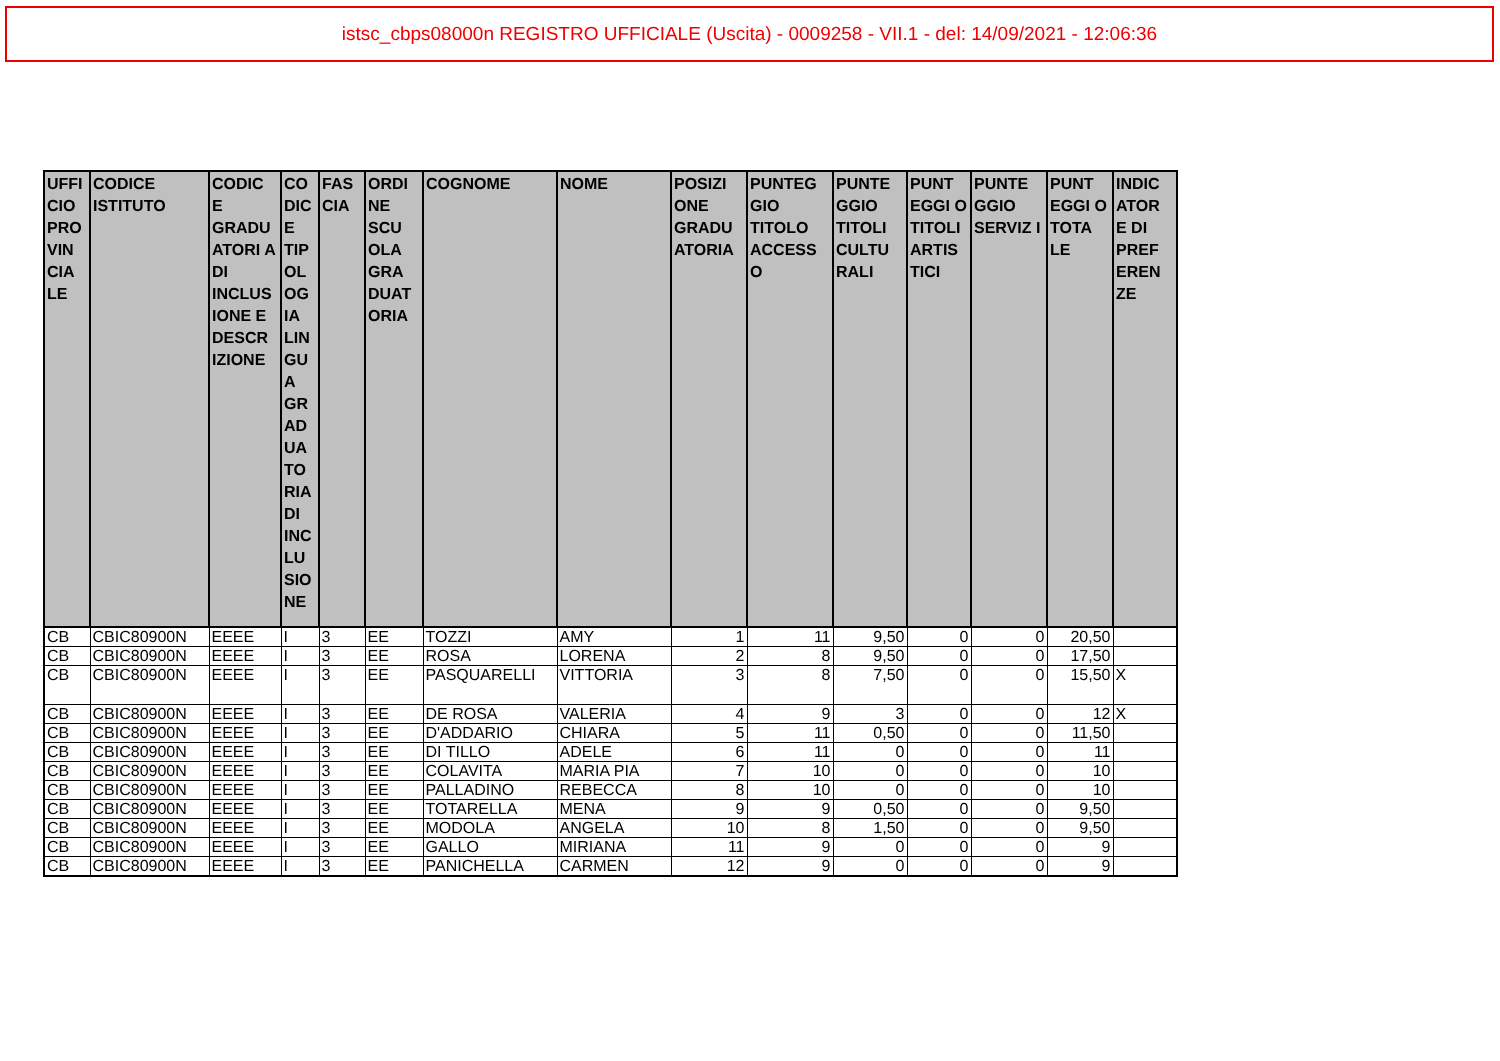istsc_cbps08000n REGISTRO UFFICIALE (Uscita) - 0009258 - VII.1 - del: 14/09/2021 - 12:06:36
| UFFI CIO PRO VIN CIA LE | CODICE ISTITUTO | CODIC E GRADU ATORI A DI INCLUS IONE E DESCR IZIONE | CO DIC E TIP OL OG IA LIN GU A GR AD UA TO RIA DI INC LU SIO NE | FAS CIA | ORDI NE SCU OLA GRA DUAT ORIA | COGNOME | NOME | POSIZI ONE GRADU ATORIA | PUNTEG GIO TITOLO ACCESS O | PUNTE GGIO TITOLI CULTU RALI | PUNT EGGI O TITOLI ARTIS TICI | PUNTE GGIO SERVIZ I | PUNT EGGI O TOTA LE | INDIC ATOR E DI PREF EREN ZE |
| --- | --- | --- | --- | --- | --- | --- | --- | --- | --- | --- | --- | --- | --- | --- |
| CB | CBIC80900N | EEEE | I | 3 | EE | TOZZI | AMY | 1 | 11 | 9,50 | 0 | 0 | 20,50 | |
| CB | CBIC80900N | EEEE | I | 3 | EE | ROSA | LORENA | 2 | 8 | 9,50 | 0 | 0 | 17,50 | |
| CB | CBIC80900N | EEEE | I | 3 | EE | PASQUARELLI | VITTORIA | 3 | 8 | 7,50 | 0 | 0 | 15,50 | X |
| CB | CBIC80900N | EEEE | I | 3 | EE | DE ROSA | VALERIA | 4 | 9 | 3 | 0 | 0 | 12 | X |
| CB | CBIC80900N | EEEE | I | 3 | EE | D'ADDARIO | CHIARA | 5 | 11 | 0,50 | 0 | 0 | 11,50 | |
| CB | CBIC80900N | EEEE | I | 3 | EE | DI TILLO | ADELE | 6 | 11 | 0 | 0 | 0 | 11 | |
| CB | CBIC80900N | EEEE | I | 3 | EE | COLAVITA | MARIA PIA | 7 | 10 | 0 | 0 | 0 | 10 | |
| CB | CBIC80900N | EEEE | I | 3 | EE | PALLADINO | REBECCA | 8 | 10 | 0 | 0 | 0 | 10 | |
| CB | CBIC80900N | EEEE | I | 3 | EE | TOTARELLA | MENA | 9 | 9 | 0,50 | 0 | 0 | 9,50 | |
| CB | CBIC80900N | EEEE | I | 3 | EE | MODOLA | ANGELA | 10 | 8 | 1,50 | 0 | 0 | 9,50 | |
| CB | CBIC80900N | EEEE | I | 3 | EE | GALLO | MIRIANA | 11 | 9 | 0 | 0 | 0 | 9 | |
| CB | CBIC80900N | EEEE | I | 3 | EE | PANICHELLA | CARMEN | 12 | 9 | 0 | 0 | 0 | 9 | |